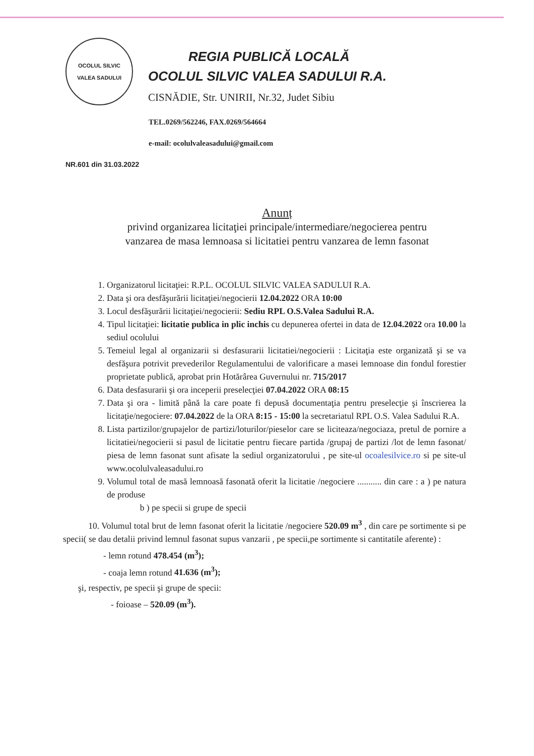OCOLUL SILVIC
VALEA SADULUI
REGIA PUBLICĂ LOCALĂ
OCOLUL SILVIC VALEA SADULUI R.A.
CISNĂDIE, Str. UNIRII, Nr.32, Judet Sibiu
TEL.0269/562246, FAX.0269/564664
e-mail: ocolulvaleasadului@gmail.com
NR.601 din 31.03.2022
Anunț
privind organizarea licitaţiei principale/intermediare/negocierea pentru
vanzarea de masa lemnoasa si licitatiei pentru vanzarea de lemn fasonat
1. Organizatorul licitaţiei: R.P.L. OCOLUL SILVIC VALEA SADULUI R.A.
2. Data şi ora desfăşurării licitaţiei/negocierii 12.04.2022 ORA 10:00
3. Locul desfăşurării licitaţiei/negocierii: Sediu RPL O.S.Valea Sadului R.A.
4. Tipul licitaţiei: licitatie publica in plic inchis cu depunerea ofertei in data de 12.04.2022 ora 10.00 la sediul ocolului
5. Temeiul legal al organizarii si desfasurarii licitatiei/negocierii : Licitaţia este organizată şi se va desfăşura potrivit prevederilor Regulamentului de valorificare a masei lemnoase din fondul forestier proprietate publică, aprobat prin Hotărârea Guvernului nr. 715/2017
6. Data desfasurarii şi ora inceperii preselecţiei 07.04.2022 ORA 08:15
7. Data şi ora - limită până la care poate fi depusă documentaţia pentru preselecţie şi înscrierea la licitaţie/negociere: 07.04.2022 de la ORA 8:15 - 15:00 la secretariatul RPL O.S. Valea Sadului R.A.
8. Lista partizilor/grupajelor de partizi/loturilor/pieselor care se liciteaza/negociaza, pretul de pornire a licitatiei/negocierii si pasul de licitatie pentru fiecare partida /grupaj de partizi /lot de lemn fasonat/ piesa de lemn fasonat sunt afisate la sediul organizatorului , pe site-ul ocoalesilvice.ro si pe site-ul www.ocolulvaleasadului.ro
9. Volumul total de masă lemnoasă fasonată oferit la licitatie /negociere ........... din care : a ) pe natura de produse
b ) pe specii si grupe de specii
10. Volumul total brut de lemn fasonat oferit la licitatie /negociere 520.09 m<sup>3</sup> , din care pe sortimente si pe specii( se dau detalii privind lemnul fasonat supus vanzarii , pe specii,pe sortimente si cantitatile aferente) :
- lemn rotund 478.454 (m<sup>3</sup>);
- coaja lemn rotund 41.636 (m<sup>3</sup>);
şi, respectiv, pe specii şi grupe de specii:
- foioase – 520.09 (m<sup>3</sup>).